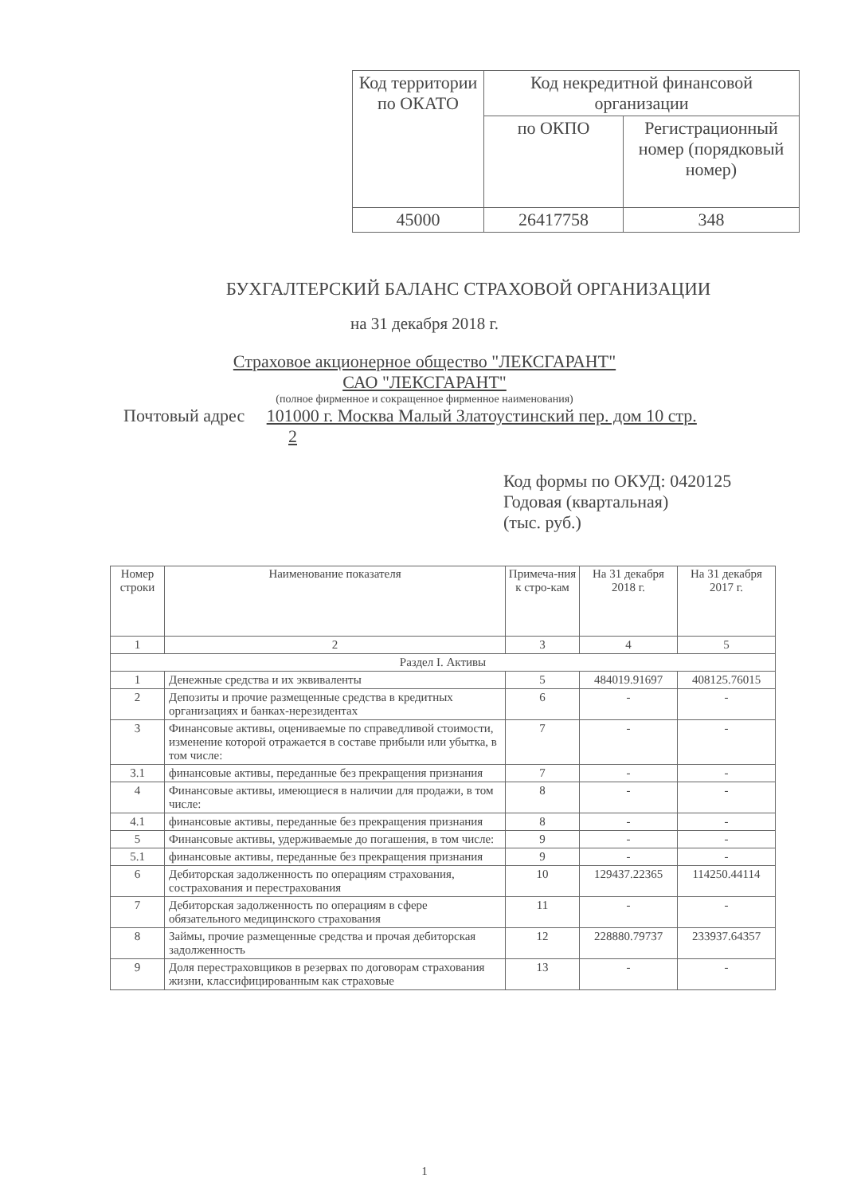| Код территории по ОКАТО | Код некредитной финансовой организации | |
| | по ОКПО | Регистрационный номер (порядковый номер) |
| 45000 | 26417758 | 348 |
БУХГАЛТЕРСКИЙ БАЛАНС СТРАХОВОЙ ОРГАНИЗАЦИИ
на 31 декабря 2018 г.
Страховое акционерное общество "ЛЕКСГАРАНТ"
САО "ЛЕКСГАРАНТ"
(полное фирменное и сокращенное фирменное наименования)
Почтовый адрес 101000 г. Москва Малый Златоустинский пер. дом 10 стр.
2
Код формы по ОКУД: 0420125
Годовая (квартальная)
(тыс. руб.)
| Номер строки | Наименование показателя | Примеча-ния к стро-кам | На 31 декабря 2018 г. | На 31 декабря 2017 г. |
| --- | --- | --- | --- | --- |
| 1 | 2 | 3 | 4 | 5 |
| Раздел I. Активы | | | | |
| 1 | Денежные средства и их эквиваленты | 5 | 484019.91697 | 408125.76015 |
| 2 | Депозиты и прочие размещенные средства в кредитных организациях и банках-нерезидентах | 6 | - | - |
| 3 | Финансовые активы, оцениваемые по справедливой стоимости, изменение которой отражается в составе прибыли или убытка, в том числе: | 7 | - | - |
| 3.1 | финансовые активы, переданные без прекращения признания | 7 | - | - |
| 4 | Финансовые активы, имеющиеся в наличии для продажи, в том числе: | 8 | - | - |
| 4.1 | финансовые активы, переданные без прекращения признания | 8 | - | - |
| 5 | Финансовые активы, удерживаемые до погашения, в том числе: | 9 | - | - |
| 5.1 | финансовые активы, переданные без прекращения признания | 9 | - | - |
| 6 | Дебиторская задолженность по операциям страхования, сострахования и перестрахования | 10 | 129437.22365 | 114250.44114 |
| 7 | Дебиторская задолженность по операциям в сфере обязательного медицинского страхования | 11 | - | - |
| 8 | Займы, прочие размещенные средства и прочая дебиторская задолженность | 12 | 228880.79737 | 233937.64357 |
| 9 | Доля перестраховщиков в резервах по договорам страхования жизни, классифицированным как страховые | 13 | - | - |
1